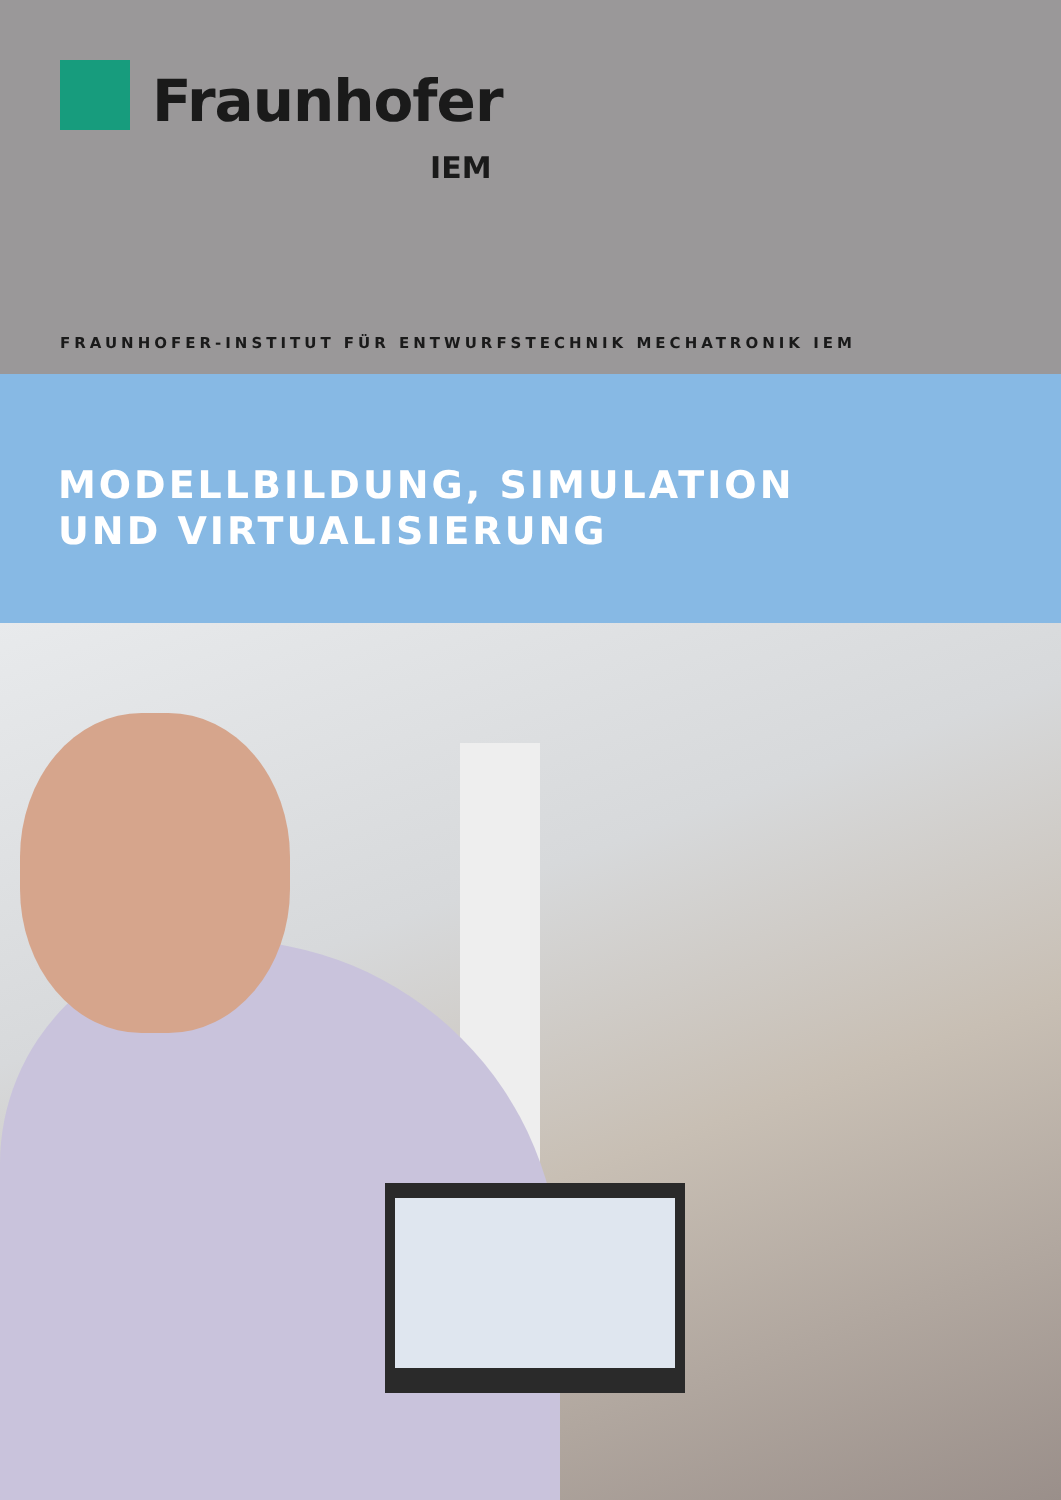Fraunhofer
IEM
FRAUNHOFER-INSTITUT FÜR ENTWURFSTECHNIK MECHATRONIK IEM
MODELLBILDUNG, SIMULATION
UND VIRTUALISIERUNG